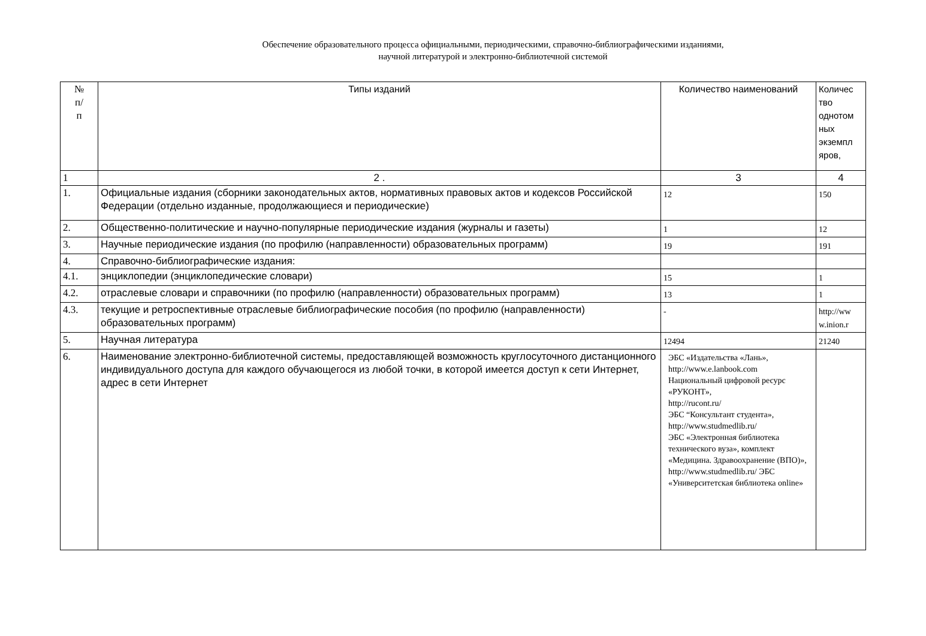Обеспечение образовательного процесса официальными, периодическими, справочно-библиографическими изданиями,
научной литературой и электронно-библиотечной системой
| № п/ п | Типы изданий | Количество наименований | Количес тво однотом ных экземпл яров, |
| --- | --- | --- | --- |
| 1 | 2 . | 3 | 4 |
| 1. | Официальные издания (сборники законодательных актов, нормативных правовых актов и кодексов Российской Федерации (отдельно изданные, продолжающиеся и периодические) | 12 | 150 |
| 2. | Общественно-политические и научно-популярные периодические издания (журналы и газеты) | 1 | 12 |
| 3. | Научные периодические издания (по профилю (направленности) образовательных программ) | 19 | 191 |
| 4. | Справочно-библиографические издания: | | |
| 4.1. | энциклопедии (энциклопедические словари) | 15 | 1 |
| 4.2. | отраслевые словари и справочники (по профилю (направленности) образовательных программ) | 13 | 1 |
| 4.3. | текущие и ретроспективные отраслевые библиографические пособия (по профилю (направленности) образовательных программ) | - | http://ww w.inion.r |
| 5. | Научная литература | 12494 | 21240 |
| 6. | Наименование электронно-библиотечной системы, предоставляющей возможность круглосуточного дистанционного индивидуального доступа для каждого обучающегося из любой точки, в которой имеется доступ к сети Интернет, адрес в сети Интернет | ЭБС «Издательства «Лань», http://www.e.lanbook.com Национальный цифровой ресурс «РУКОНТ», http://rucont.ru/ ЭБС “Консультант студента», http://www.studmedlib.ru/ ЭБС «Электронная библиотека технического вуза», комплект «Медицина. Здравоохранение (ВПО)», http://www.studmedlib.ru/ ЭБС «Университетская библиотека online» | |